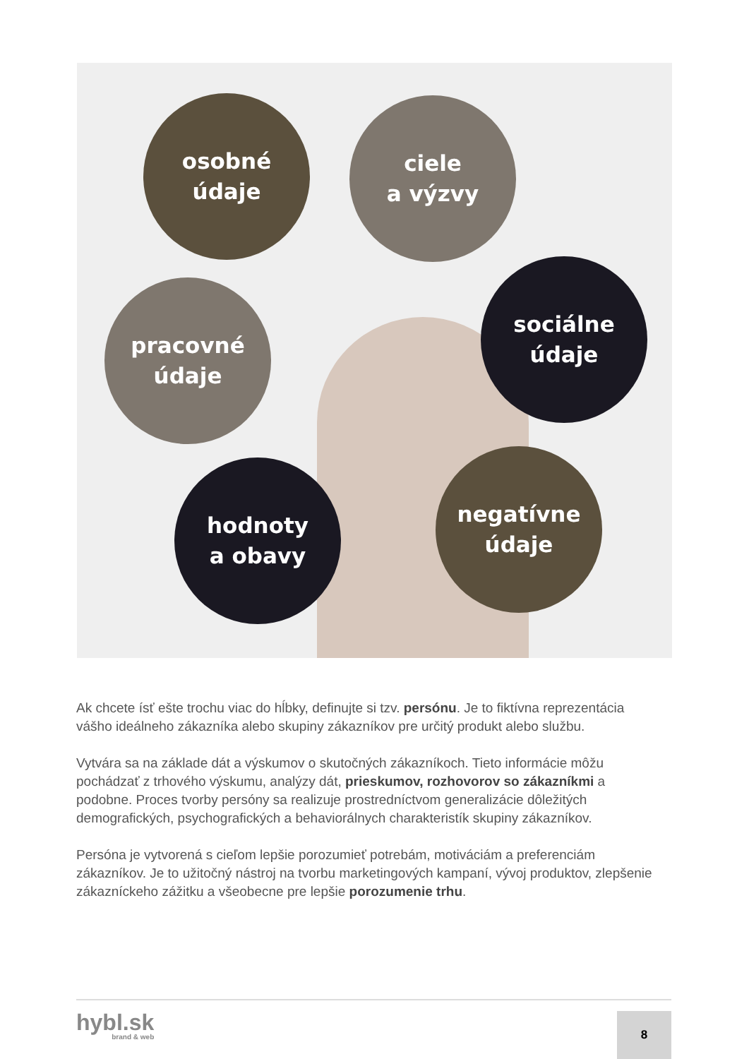osobné
údaje
ciele
a výzvy
pracovné
údaje
sociálne
údaje
hodnoty
a obavy
negatívne
údaje
Ak chcete ísť ešte trochu viac do hĺbky, definujte si tzv. persónu. Je to fiktívna reprezentácia vášho ideálneho zákazníka alebo skupiny zákazníkov pre určitý produkt alebo službu.
Vytvára sa na základe dát a výskumov o skutočných zákazníkoch. Tieto informácie môžu pochádzať z trhového výskumu, analýzy dát, prieskumov, rozhovorov so zákazníkmi a podobne. Proces tvorby persóny sa realizuje prostredníctvom generalizácie dôležitých demografických, psychografických a behaviorálnych charakteristík skupiny zákazníkov.
Persóna je vytvorená s cieľom lepšie porozumieť potrebám, motiváciám a preferenciám zákazníkov. Je to užitočný nástroj na tvorbu marketingových kampaní, vývoj produktov, zlepšenie zákazníckeho zážitku a všeobecne pre lepšie porozumenie trhu.
hybl.sk
brand & web
8